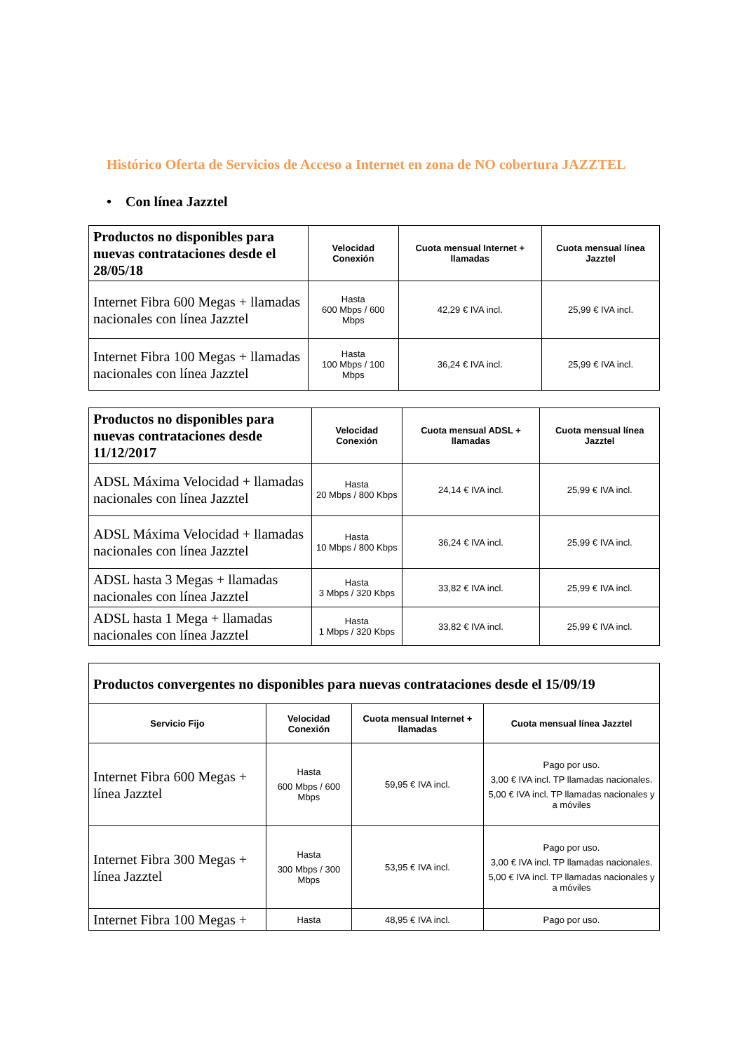Histórico Oferta de Servicios de Acceso a Internet en zona de NO cobertura JAZZTEL
• Con línea Jazztel
| Productos no disponibles para nuevas contrataciones desde el 28/05/18 | Velocidad Conexión | Cuota mensual Internet + llamadas | Cuota mensual línea Jazztel |
| --- | --- | --- | --- |
| Internet Fibra 600 Megas + llamadas nacionales con línea Jazztel | Hasta 600 Mbps / 600 Mbps | 42,29 € IVA incl. | 25,99 € IVA incl. |
| Internet Fibra 100 Megas + llamadas nacionales con línea Jazztel | Hasta 100 Mbps / 100 Mbps | 36,24 € IVA incl. | 25,99 € IVA incl. |
| Productos no disponibles para nuevas contrataciones desde 11/12/2017 | Velocidad Conexión | Cuota mensual ADSL + llamadas | Cuota mensual línea Jazztel |
| --- | --- | --- | --- |
| ADSL Máxima Velocidad + llamadas nacionales con línea Jazztel | Hasta 20 Mbps / 800 Kbps | 24,14 € IVA incl. | 25,99 € IVA incl. |
| ADSL Máxima Velocidad + llamadas nacionales con línea Jazztel | Hasta 10 Mbps / 800 Kbps | 36,24 € IVA incl. | 25,99 € IVA incl. |
| ADSL hasta 3 Megas + llamadas nacionales con línea Jazztel | Hasta 3 Mbps / 320 Kbps | 33,82 € IVA incl. | 25,99 € IVA incl. |
| ADSL hasta 1 Mega + llamadas nacionales con línea Jazztel | Hasta 1 Mbps / 320 Kbps | 33,82 € IVA incl. | 25,99 € IVA incl. |
| Productos convergentes no disponibles para nuevas contrataciones desde el 15/09/19 | | | |
| --- | --- | --- | --- |
| Servicio Fijo | Velocidad Conexión | Cuota mensual Internet + llamadas | Cuota mensual línea Jazztel |
| Internet Fibra 600 Megas + línea Jazztel | Hasta 600 Mbps / 600 Mbps | 59,95 € IVA incl. | Pago por uso. 3,00 € IVA incl. TP llamadas nacionales. 5,00 € IVA incl. TP llamadas nacionales y a móviles |
| Internet Fibra 300 Megas + línea Jazztel | Hasta 300 Mbps / 300 Mbps | 53,95 € IVA incl. | Pago por uso. 3,00 € IVA incl. TP llamadas nacionales. 5,00 € IVA incl. TP llamadas nacionales y a móviles |
| Internet Fibra 100 Megas + | Hasta | 48,95 € IVA incl. | Pago por uso. |